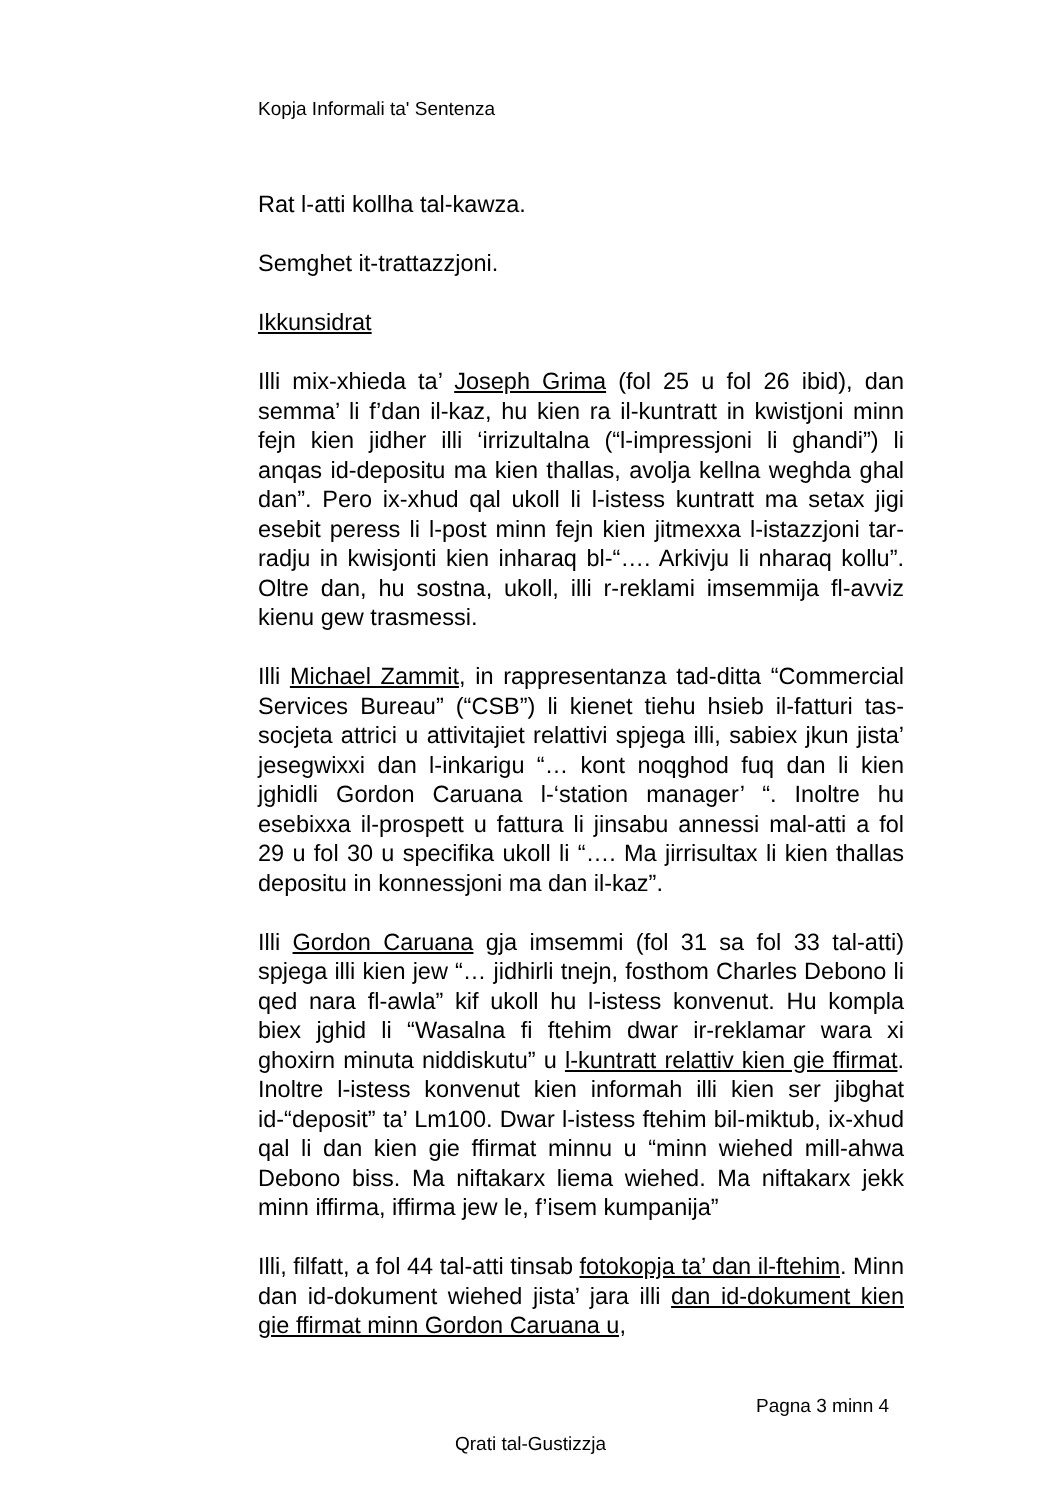Kopja Informali ta' Sentenza
Rat l-atti kollha tal-kawza.
Semghet it-trattazzjoni.
Ikkunsidrat
Illi mix-xhieda ta’ Joseph Grima (fol 25 u fol 26 ibid), dan semma’ li f’dan il-kaz, hu kien ra il-kuntratt in kwistjoni minn fejn kien jidher illi ‘irrizultalna (“l-impressjoni li ghandi”) li anqas id-depositu ma kien thallas, avolja kellna weghda ghal dan”. Pero ix-xhud qal ukoll li l-istess kuntratt ma setax jigi esebit peress li l-post minn fejn kien jitmexxa l-istazzjoni tar-radju in kwisjonti kien inharaq bl-“…. Arkivju li nharaq kollu”. Oltre dan, hu sostna, ukoll, illi r-reklami imsemmija fl-avviz kienu gew trasmessi.
Illi Michael Zammit, in rappresentanza tad-ditta “Commercial Services Bureau” (“CSB”) li kienet tiehu hsieb il-fatturi tas-socjeta attrici u attivitajiet relattivi spjega illi, sabiex jkun jista’ jesegwixxi dan l-inkarigu “… kont noqghod fuq dan li kien jghidli Gordon Caruana l-‘station manager’ “. Inoltre hu esebixxa il-prospett u fattura li jinsabu annessi mal-atti a fol 29 u fol 30 u specifika ukoll li “…. Ma jirrisultax li kien thallas depositu in konnessjoni ma dan il-kaz”.
Illi Gordon Caruana gja imsemmi (fol 31 sa fol 33 tal-atti) spjega illi kien jew “… jidhirli tnejn, fosthom Charles Debono li qed nara fl-awla” kif ukoll hu l-istess konvenut. Hu kompla biex jghid li “Wasalna fi ftehim dwar ir-reklamar wara xi ghoxirn minuta niddiskutu” u l-kuntratt relattiv kien gie ffirmat. Inoltre l-istess konvenut kien informah illi kien ser jibghat id-“deposit” ta’ Lm100. Dwar l-istess ftehim bil-miktub, ix-xhud qal li dan kien gie ffirmat minnu u “minn wiehed mill-ahwa Debono biss. Ma niftakarx liema wiehed. Ma niftakarx jekk minn iffirma, iffirma jew le, f’isem kumpanija”
Illi, filfatt, a fol 44 tal-atti tinsab fotokopja ta’ dan il-ftehim. Minn dan id-dokument wiehed jista’ jara illi dan id-dokument kien gie ffirmat minn Gordon Caruana u,
Pagna 3 minn 4
Qrati tal-Gustizzja